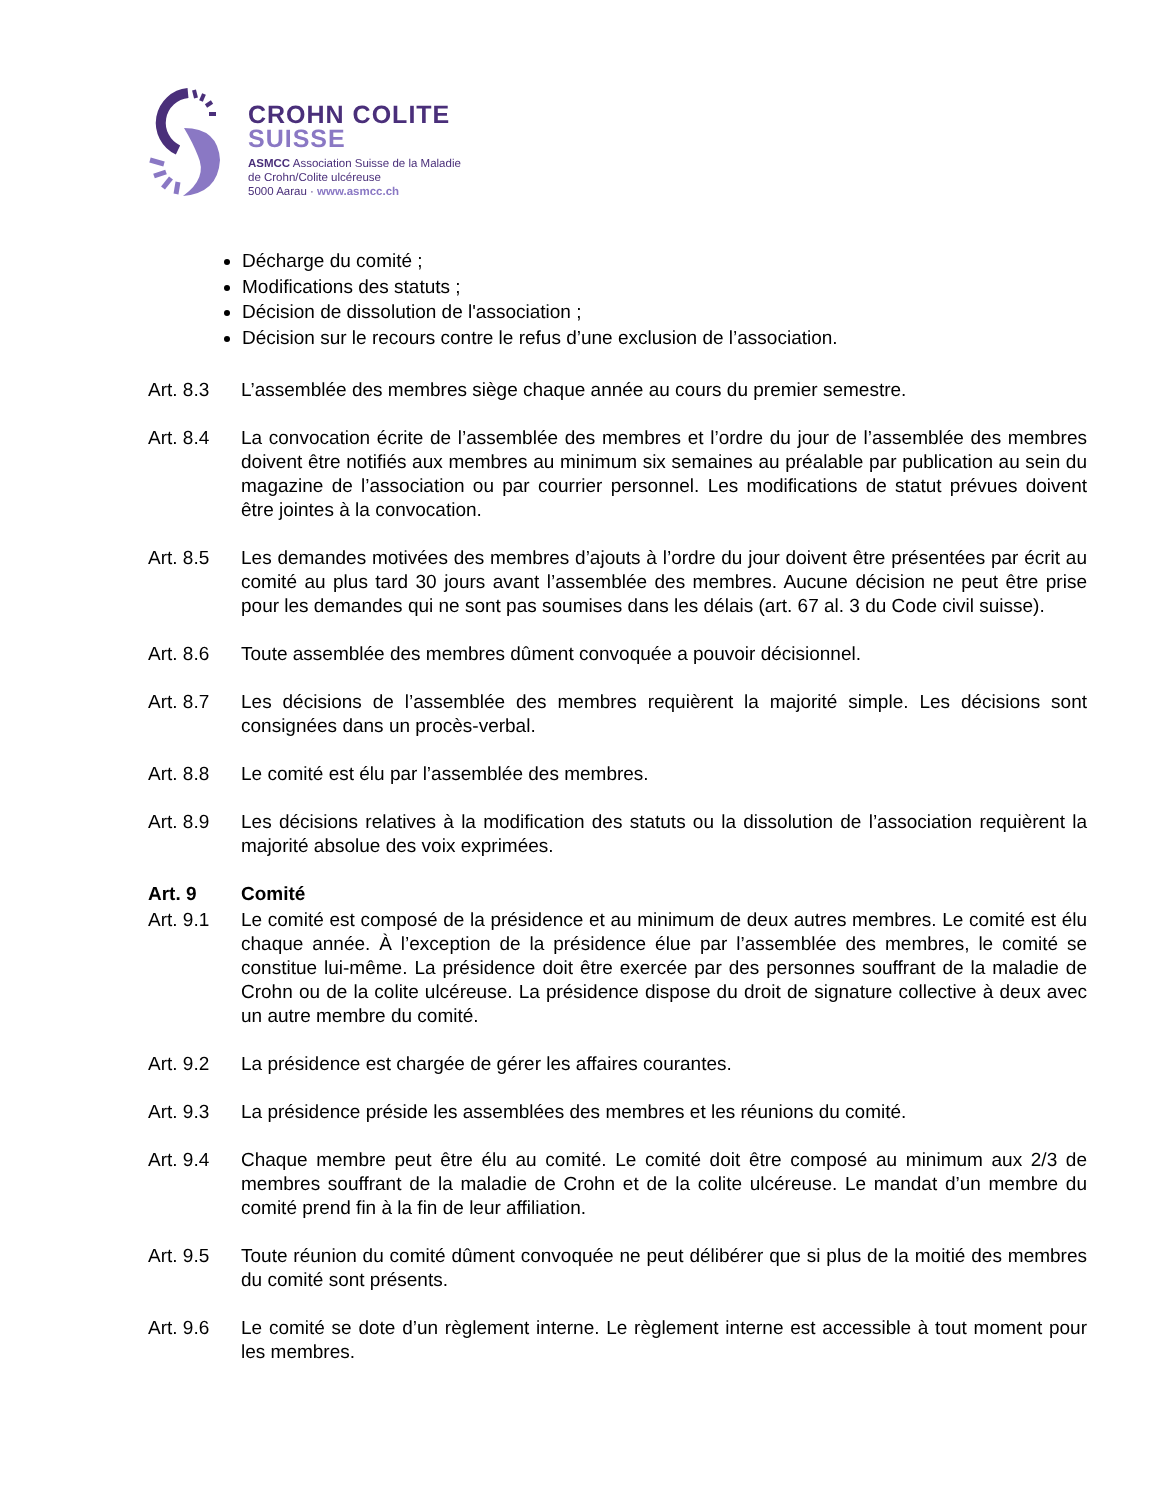CROHN COLITE
SUISSE
ASMCC Association Suisse de la Maladie
de Crohn/Colite ulcéreuse
5000 Aarau · www.asmcc.ch
Décharge du comité ;
Modifications des statuts ;
Décision de dissolution de l'association ;
Décision sur le recours contre le refus d’une exclusion de l’association.
Art. 8.3 L’assemblée des membres siège chaque année au cours du premier semestre.
Art. 8.4 La convocation écrite de l’assemblée des membres et l’ordre du jour de l’assemblée des membres doivent être notifiés aux membres au minimum six semaines au préalable par publication au sein du magazine de l’association ou par courrier personnel. Les modifications de statut prévues doivent être jointes à la convocation.
Art. 8.5 Les demandes motivées des membres d’ajouts à l’ordre du jour doivent être présentées par écrit au comité au plus tard 30 jours avant l’assemblée des membres. Aucune décision ne peut être prise pour les demandes qui ne sont pas soumises dans les délais (art. 67 al. 3 du Code civil suisse).
Art. 8.6 Toute assemblée des membres dûment convoquée a pouvoir décisionnel.
Art. 8.7 Les décisions de l’assemblée des membres requièrent la majorité simple. Les décisions sont consignées dans un procès-verbal.
Art. 8.8 Le comité est élu par l’assemblée des membres.
Art. 8.9 Les décisions relatives à la modification des statuts ou la dissolution de l’association requièrent la majorité absolue des voix exprimées.
Art. 9 Comité
Art. 9.1 Le comité est composé de la présidence et au minimum de deux autres membres. Le comité est élu chaque année. À l’exception de la présidence élue par l’assemblée des membres, le comité se constitue lui-même. La présidence doit être exercée par des personnes souffrant de la maladie de Crohn ou de la colite ulcéreuse. La présidence dispose du droit de signature collective à deux avec un autre membre du comité.
Art. 9.2 La présidence est chargée de gérer les affaires courantes.
Art. 9.3 La présidence préside les assemblées des membres et les réunions du comité.
Art. 9.4 Chaque membre peut être élu au comité. Le comité doit être composé au minimum aux 2/3 de membres souffrant de la maladie de Crohn et de la colite ulcéreuse. Le mandat d’un membre du comité prend fin à la fin de leur affiliation.
Art. 9.5 Toute réunion du comité dûment convoquée ne peut délibérer que si plus de la moitié des membres du comité sont présents.
Art. 9.6 Le comité se dote d’un règlement interne. Le règlement interne est accessible à tout moment pour les membres.